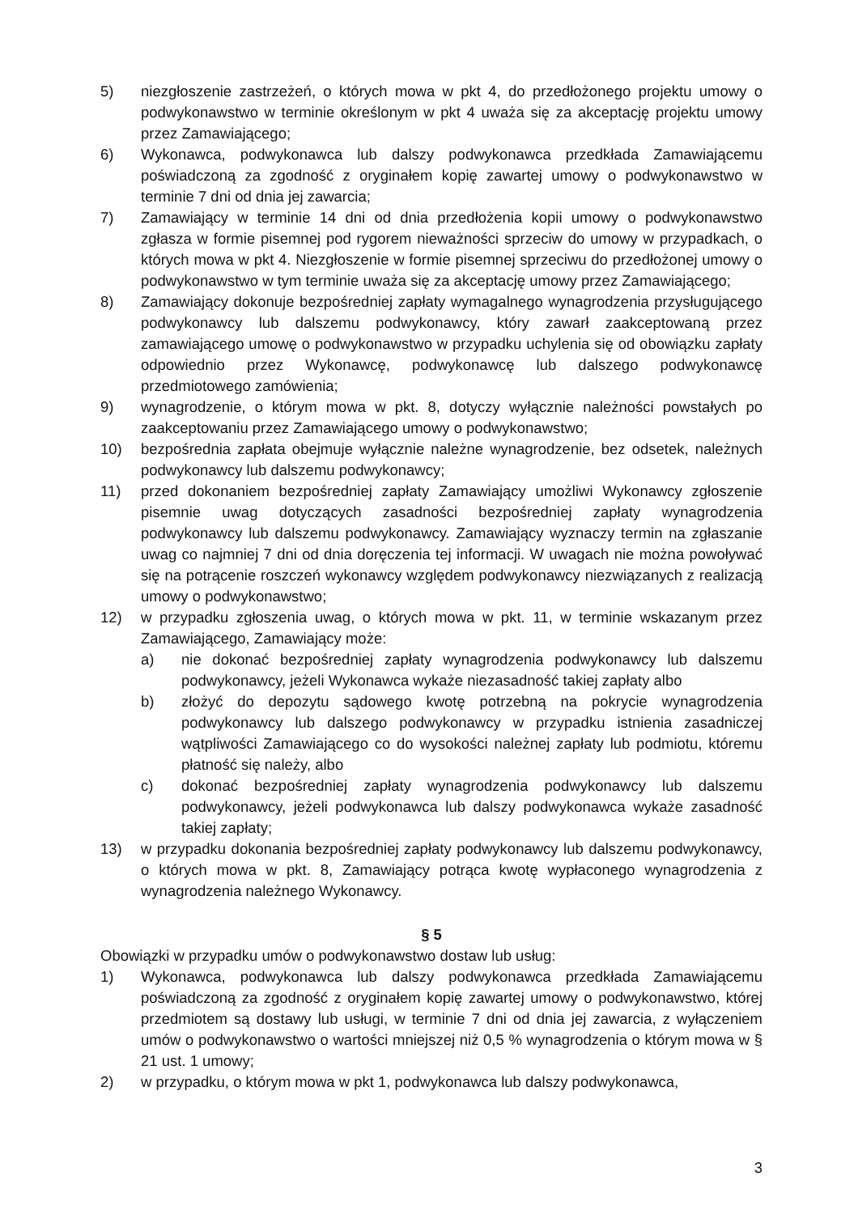5) niezgłoszenie zastrzeżeń, o których mowa w pkt 4, do przedłożonego projektu umowy o podwykonawstwo w terminie określonym w pkt 4 uważa się za akceptację projektu umowy przez Zamawiającego;
6) Wykonawca, podwykonawca lub dalszy podwykonawca przedkłada Zamawiającemu poświadczoną za zgodność z oryginałem kopię zawartej umowy o podwykonawstwo w terminie 7 dni od dnia jej zawarcia;
7) Zamawiający w terminie 14 dni od dnia przedłożenia kopii umowy o podwykonawstwo zgłasza w formie pisemnej pod rygorem nieważności sprzeciw do umowy w przypadkach, o których mowa w pkt 4. Niezgłoszenie w formie pisemnej sprzeciwu do przedłożonej umowy o podwykonawstwo w tym terminie uważa się za akceptację umowy przez Zamawiającego;
8) Zamawiający dokonuje bezpośredniej zapłaty wymagalnego wynagrodzenia przysługującego podwykonawcy lub dalszemu podwykonawcy, który zawarł zaakceptowaną przez zamawiającego umowę o podwykonawstwo w przypadku uchylenia się od obowiązku zapłaty odpowiednio przez Wykonawcę, podwykonawcę lub dalszego podwykonawcę przedmiotowego zamówienia;
9) wynagrodzenie, o którym mowa w pkt. 8, dotyczy wyłącznie należności powstałych po zaakceptowaniu przez Zamawiającego umowy o podwykonawstwo;
10) bezpośrednia zapłata obejmuje wyłącznie należne wynagrodzenie, bez odsetek, należnych podwykonawcy lub dalszemu podwykonawcy;
11) przed dokonaniem bezpośredniej zapłaty Zamawiający umożliwi Wykonawcy zgłoszenie pisemnie uwag dotyczących zasadności bezpośredniej zapłaty wynagrodzenia podwykonawcy lub dalszemu podwykonawcy. Zamawiający wyznaczy termin na zgłaszanie uwag co najmniej 7 dni od dnia doręczenia tej informacji. W uwagach nie można powoływać się na potrącenie roszczeń wykonawcy względem podwykonawcy niezwiązanych z realizacją umowy o podwykonawstwo;
12) w przypadku zgłoszenia uwag, o których mowa w pkt. 11, w terminie wskazanym przez Zamawiającego, Zamawiający może:
a) nie dokonać bezpośredniej zapłaty wynagrodzenia podwykonawcy lub dalszemu podwykonawcy, jeżeli Wykonawca wykaże niezasadność takiej zapłaty albo
b) złożyć do depozytu sądowego kwotę potrzebną na pokrycie wynagrodzenia podwykonawcy lub dalszego podwykonawcy w przypadku istnienia zasadniczej wątpliwości Zamawiającego co do wysokości należnej zapłaty lub podmiotu, któremu płatność się należy, albo
c) dokonać bezpośredniej zapłaty wynagrodzenia podwykonawcy lub dalszemu podwykonawcy, jeżeli podwykonawca lub dalszy podwykonawca wykaże zasadność takiej zapłaty;
13) w przypadku dokonania bezpośredniej zapłaty podwykonawcy lub dalszemu podwykonawcy, o których mowa w pkt. 8, Zamawiający potrąca kwotę wypłaconego wynagrodzenia z wynagrodzenia należnego Wykonawcy.
§ 5
Obowiązki w przypadku umów o podwykonawstwo dostaw lub usług:
1) Wykonawca, podwykonawca lub dalszy podwykonawca przedkłada Zamawiającemu poświadczoną za zgodność z oryginałem kopię zawartej umowy o podwykonawstwo, której przedmiotem są dostawy lub usługi, w terminie 7 dni od dnia jej zawarcia, z wyłączeniem umów o podwykonawstwo o wartości mniejszej niż 0,5 % wynagrodzenia o którym mowa w § 21 ust. 1 umowy;
2) w przypadku, o którym mowa w pkt 1, podwykonawca lub dalszy podwykonawca,
3